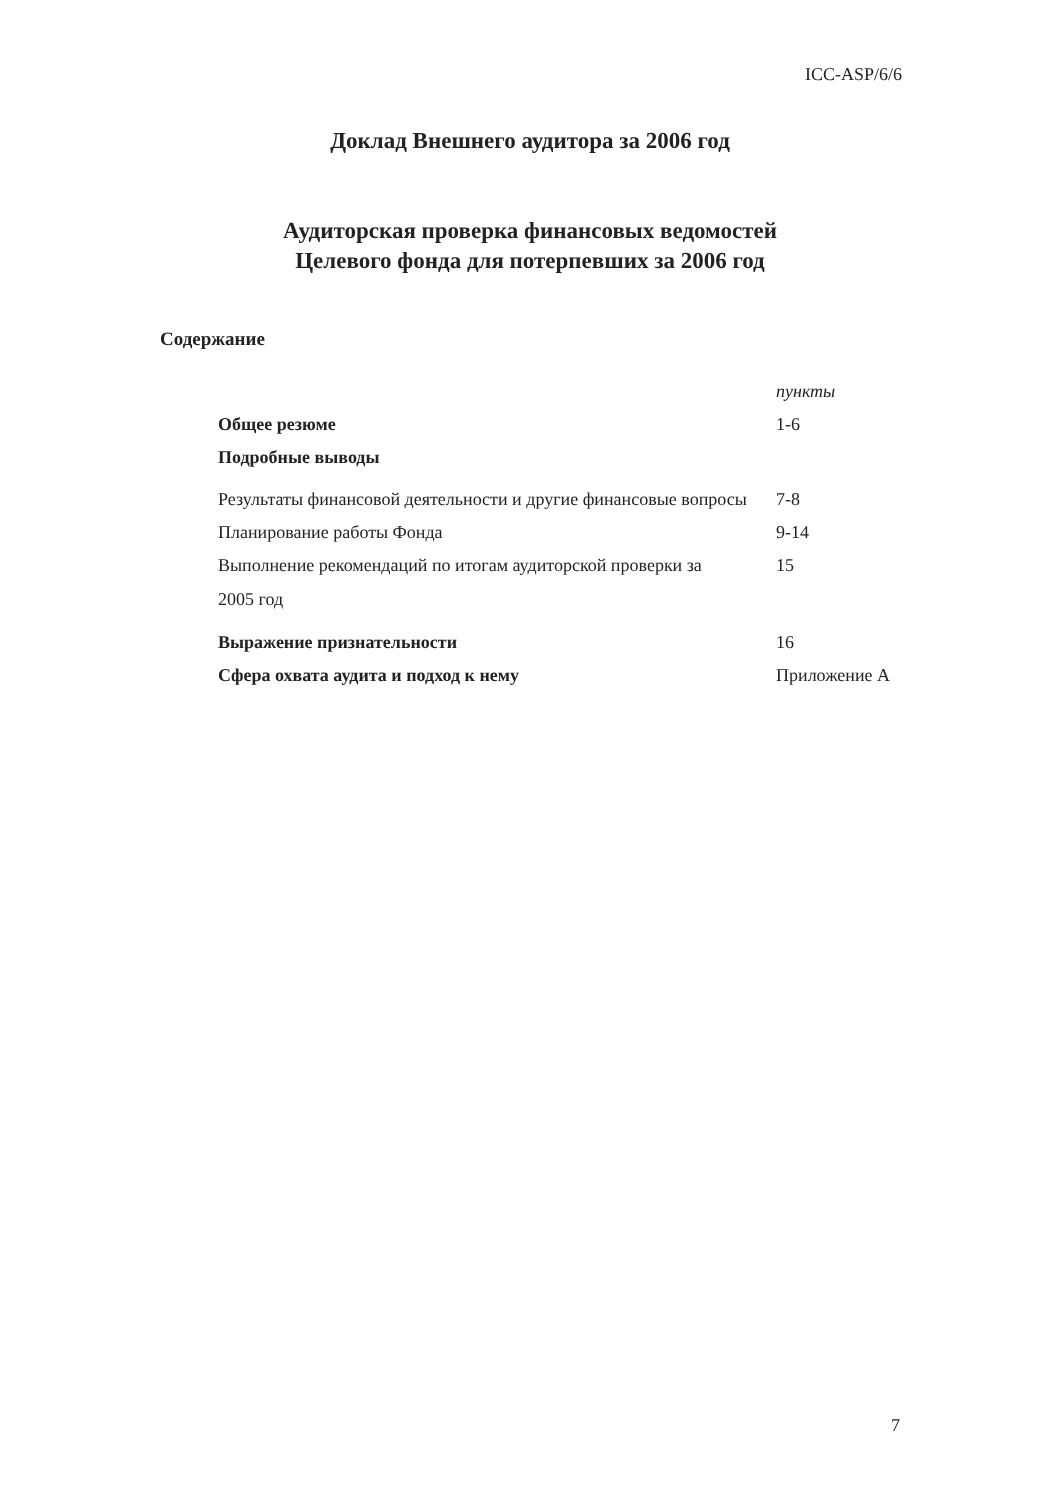ICC-ASP/6/6
Доклад Внешнего аудитора за 2006 год
Аудиторская проверка финансовых ведомостей
Целевого фонда для потерпевших за 2006 год
Содержание
| | пункты |
| Общее резюме | 1-6 |
| Подробные выводы | |
| Результаты финансовой деятельности и другие финансовые вопросы | 7-8 |
| Планирование работы Фонда | 9-14 |
| Выполнение рекомендаций по итогам аудиторской проверки за 2005 год | 15 |
| Выражение признательности | 16 |
| Сфера охвата аудита и подход к нему | Приложение А |
7